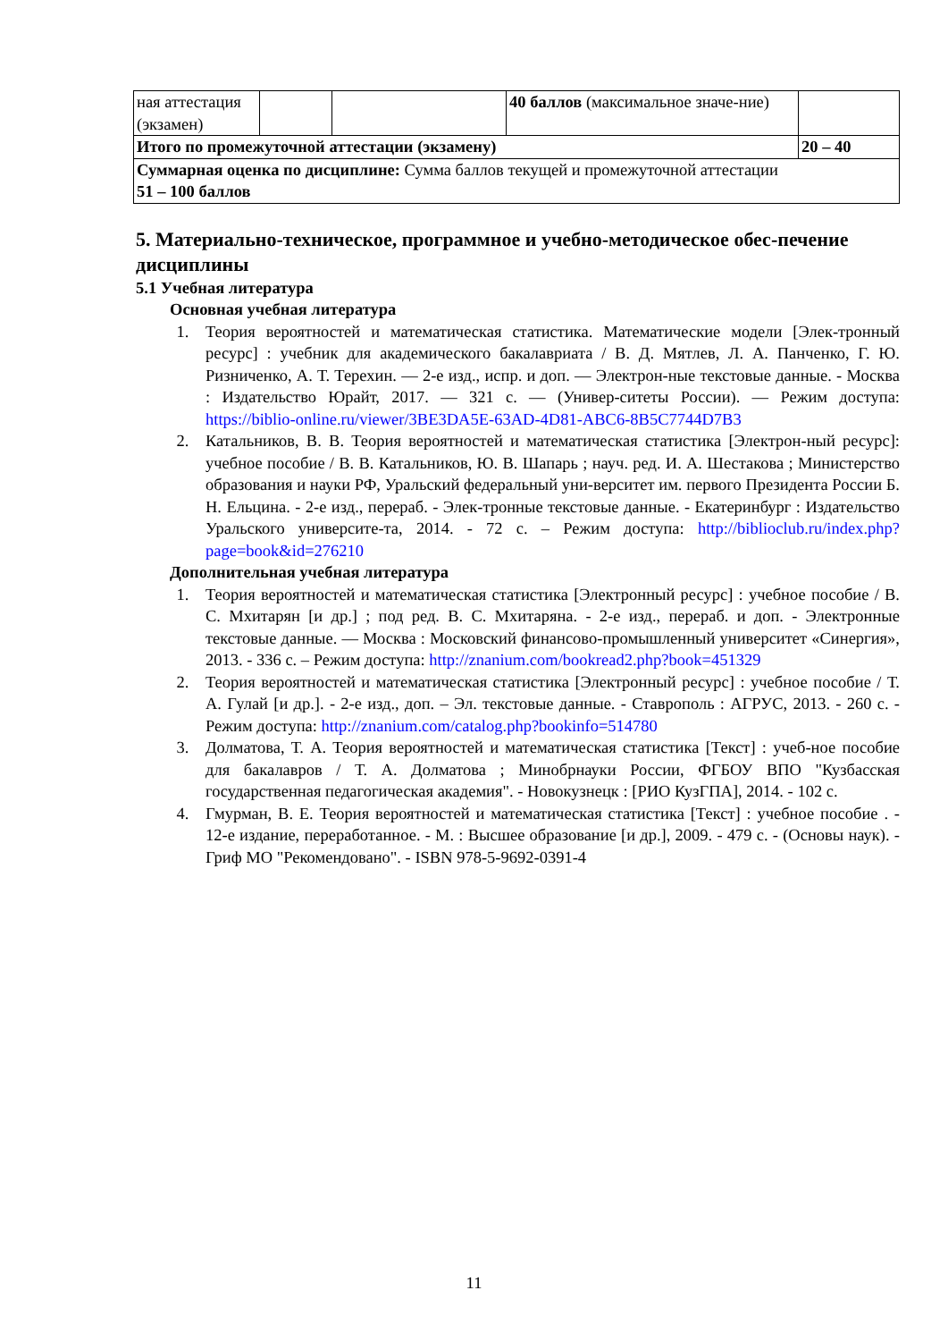| ная аттестация (экзамен) | | | 40 баллов (максимальное значе-ние) | |
| Итого по промежуточной аттестации (экзамену) | | | | 20 – 40 |
| Суммарная оценка по дисциплине: Сумма баллов текущей и промежуточной аттестации 51 – 100 баллов | | | | |
5. Материально-техническое, программное и учебно-методическое обес-печение дисциплины
5.1 Учебная литература
Основная учебная литература
1. Теория вероятностей и математическая статистика. Математические модели [Элек-тронный ресурс] : учебник для академического бакалавриата / В. Д. Мятлев, Л. А. Панченко, Г. Ю. Ризниченко, А. Т. Терехин. — 2-е изд., испр. и доп. — Электрон-ные текстовые данные. - Москва : Издательство Юрайт, 2017. — 321 с. — (Универ-ситеты России). — Режим доступа: https://biblio-online.ru/viewer/3BE3DA5E-63AD-4D81-ABC6-8B5C7744D7B3
2. Катальников, В. В. Теория вероятностей и математическая статистика [Электрон-ный ресурс]: учебное пособие / В. В. Катальников, Ю. В. Шапарь ; науч. ред. И. А. Шестакова ; Министерство образования и науки РФ, Уральский федеральный уни-верситет им. первого Президента России Б. Н. Ельцина. - 2-е изд., перераб. - Элек-тронные текстовые данные. - Екатеринбург : Издательство Уральского университе-та, 2014. - 72 с. – Режим доступа: http://biblioclub.ru/index.php?page=book&id=276210
Дополнительная учебная литература
1. Теория вероятностей и математическая статистика [Электронный ресурс] : учебное пособие / В. С. Мхитарян [и др.] ; под ред. В. С. Мхитаряна. - 2-е изд., перераб. и доп. - Электронные текстовые данные. — Москва : Московский финансово-промышленный университет «Синергия», 2013. - 336 с. – Режим доступа: http://znanium.com/bookread2.php?book=451329
2. Теория вероятностей и математическая статистика [Электронный ресурс] : учебное пособие / Т. А. Гулай [и др.]. - 2-е изд., доп. – Эл. текстовые данные. - Ставрополь : АГРУС, 2013. - 260 с. - Режим доступа: http://znanium.com/catalog.php?bookinfo=514780
3. Долматова, Т. А. Теория вероятностей и математическая статистика [Текст] : учеб-ное пособие для бакалавров / Т. А. Долматова ; Минобрнауки России, ФГБОУ ВПО "Кузбасская государственная педагогическая академия". - Новокузнецк : [РИО КузГПА], 2014. - 102 с.
4. Гмурман, В. Е. Теория вероятностей и математическая статистика [Текст] : учебное пособие . - 12-е издание, переработанное. - М. : Высшее образование [и др.], 2009. - 479 с. - (Основы наук). - Гриф МО "Рекомендовано". - ISBN 978-5-9692-0391-4
11